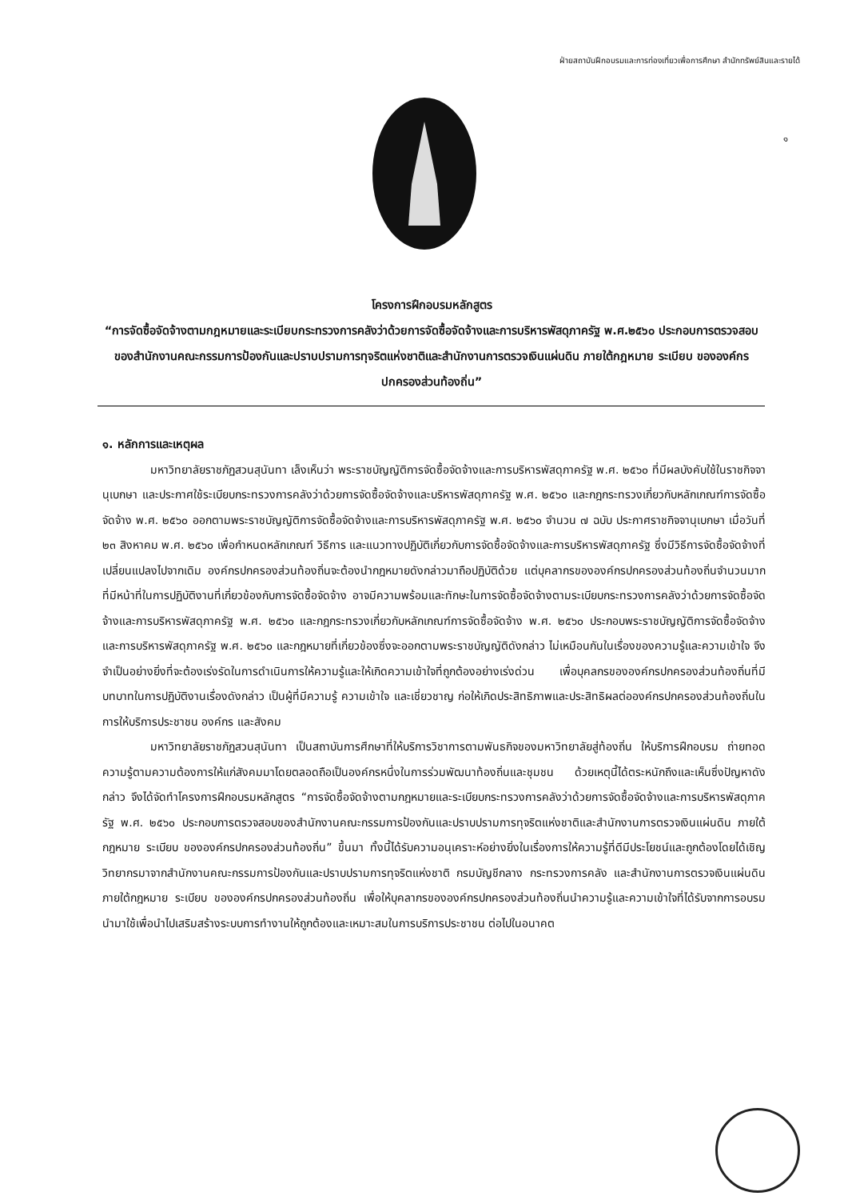ฝ่ายสถาบันฝึกอบรมและการท่องเที่ยวเพื่อการศึกษา สำนักทรัพย์สินและรายได้
๑
โครงการฝึกอบรมหลักสูตร
“การจัดซื้อจัดจ้างตามกฎหมายและระเบียบกระทรวงการคลังว่าด้วยการจัดซื้อจัดจ้างและการบริหารพัสดุภาครัฐ พ.ศ.๒๕๖๐ ประกอบการตรวจสอบของสำนักงานคณะกรรมการป้องกันและปราบปรามการทุจริตแห่งชาติและสำนักงานการตรวจเงินแผ่นดิน ภายใต้กฎหมาย ระเบียบ ขององค์กรปกครองส่วนท้องถิ่น”
๑. หลักการและเหตุผล
มหาวิทยาลัยราชภัฏสวนสุนันทา เล็งเห็นว่า พระราชบัญญัติการจัดซื้อจัดจ้างและการบริหารพัสดุภาครัฐ พ.ศ. ๒๕๖๐ ที่มีผลบังคับใช้ในราชกิจจานุเบกษา และประกาศใช้ระเบียบกระทรวงการคลังว่าด้วยการจัดซื้อจัดจ้างและบริหารพัสดุภาครัฐ พ.ศ. ๒๕๖๐ และกฎกระทรวงเกี่ยวกับหลักเกณฑ์การจัดซื้อจัดจ้าง พ.ศ. ๒๕๖๐ ออกตามพระราชบัญญัติการจัดซื้อจัดจ้างและการบริหารพัสดุภาครัฐ พ.ศ. ๒๕๖๐ จำนวน ๗ ฉบับ ประกาศราชกิจจานุเบกษา เมื่อวันที่ ๒๓ สิงหาคม พ.ศ. ๒๕๖๐ เพื่อกำหนดหลักเกณฑ์ วิธีการ และแนวทางปฏิบัติเกี่ยวกับการจัดซื้อจัดจ้างและการบริหารพัสดุภาครัฐ ซึ่งมีวิธีการจัดซื้อจัดจ้างที่เปลี่ยนแปลงไปจากเดิม องค์กรปกครองส่วนท้องถิ่นจะต้องนำกฎหมายดังกล่าวมาถือปฏิบัติด้วย แต่บุคลากรขององค์กรปกครองส่วนท้องถิ่นจำนวนมากที่มีหน้าที่ในการปฏิบัติงานที่เกี่ยวข้องกับการจัดซื้อจัดจ้าง อาจมีความพร้อมและทักษะในการจัดซื้อจัดจ้างตามระเบียบกระทรวงการคลังว่าด้วยการจัดซื้อจัดจ้างและการบริหารพัสดุภาครัฐ พ.ศ. ๒๕๖๐ และกฎกระทรวงเกี่ยวกับหลักเกณฑ์การจัดซื้อจัดจ้าง พ.ศ. ๒๕๖๐ ประกอบพระราชบัญญัติการจัดซื้อจัดจ้างและการบริหารพัสดุภาครัฐ พ.ศ. ๒๕๖๐ และกฎหมายที่เกี่ยวข้องซึ่งจะออกตามพระราชบัญญัติดังกล่าว ไม่เหมือนกันในเรื่องของความรู้และความเข้าใจ จึงจำเป็นอย่างยิ่งที่จะต้องเร่งรัดในการดำเนินการให้ความรู้และให้เกิดความเข้าใจที่ถูกต้องอย่างเร่งด่วน เพื่อบุคลกรขององค์กรปกครองส่วนท้องถิ่นที่มีบทบาทในการปฏิบัติงานเรื่องดังกล่าว เป็นผู้ที่มีความรู้ ความเข้าใจ และเชี่ยวชาญ ก่อให้เกิดประสิทธิภาพและประสิทธิผลต่อองค์กรปกครองส่วนท้องถิ่นในการให้บริการประชาชน องค์กร และสังคม
มหาวิทยาลัยราชภัฏสวนสุนันทา เป็นสถาบันการศึกษาที่ให้บริการวิชาการตามพันธกิจของมหาวิทยาลัยสู่ท้องถิ่น ให้บริการฝึกอบรม ถ่ายทอดความรู้ตามความต้องการให้แก่สังคมมาโดยตลอดถือเป็นองค์กรหนึ่งในการร่วมพัฒนาท้องถิ่นและชุมชน ด้วยเหตุนี้ได้ตระหนักถึงและเห็นซึ่งปัญหาดังกล่าว จึงได้จัดทำโครงการฝึกอบรมหลักสูตร “การจัดซื้อจัดจ้างตามกฎหมายและระเบียบกระทรวงการคลังว่าด้วยการจัดซื้อจัดจ้างและการบริหารพัสดุภาครัฐ พ.ศ. ๒๕๖๐ ประกอบการตรวจสอบของสำนักงานคณะกรรมการป้องกันและปราบปรามการทุจริตแห่งชาติและสำนักงานการตรวจเงินแผ่นดิน ภายใต้กฎหมาย ระเบียบ ขององค์กรปกครองส่วนท้องถิ่น” ขึ้นมา ทั้งนี้ได้รับความอนุเคราะห์อย่างยิ่งในเรื่องการให้ความรู้ที่ดีมีประโยชน์และถูกต้องโดยได้เชิญวิทยากรมาจากสำนักงานคณะกรรมการป้องกันและปราบปรามการทุจริตแห่งชาติ กรมบัญชีกลาง กระทรวงการคลัง และสำนักงานการตรวจเงินแผ่นดิน ภายใต้กฎหมาย ระเบียบ ขององค์กรปกครองส่วนท้องถิ่น เพื่อให้บุคลากรขององค์กรปกครองส่วนท้องถิ่นนำความรู้และความเข้าใจที่ได้รับจากการอบรมนำมาใช้เพื่อนำไปเสริมสร้างระบบการทำงานให้ถูกต้องและเหมาะสมในการบริการประชาชน ต่อไปในอนาคต